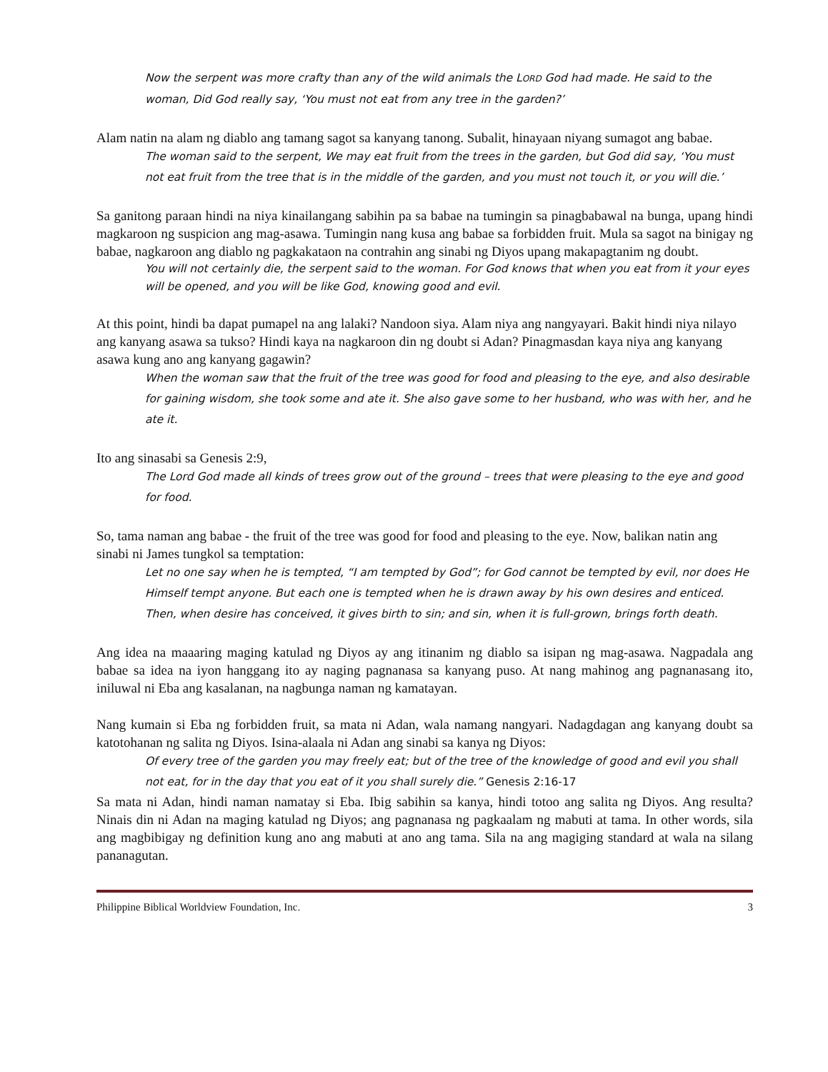Now the serpent was more crafty than any of the wild animals the LORD God had made. He said to the woman, Did God really say, ‘You must not eat from any tree in the garden?’
Alam natin na alam ng diablo ang tamang sagot sa kanyang tanong. Subalit, hinayaan niyang sumagot ang babae.
The woman said to the serpent, We may eat fruit from the trees in the garden, but God did say, ‘You must not eat fruit from the tree that is in the middle of the garden, and you must not touch it, or you will die.’
Sa ganitong paraan hindi na niya kinailangang sabihin pa sa babae na tumingin sa pinagbabawal na bunga, upang hindi magkaroon ng suspicion ang mag-asawa. Tumingin nang kusa ang babae sa forbidden fruit. Mula sa sagot na binigay ng babae, nagkaroon ang diablo ng pagkakataon na contrahin ang sinabi ng Diyos upang makapagtanim ng doubt.
You will not certainly die, the serpent said to the woman. For God knows that when you eat from it your eyes will be opened, and you will be like God, knowing good and evil.
At this point, hindi ba dapat pumapel na ang lalaki? Nandoon siya. Alam niya ang nangyayari. Bakit hindi niya nilayo ang kanyang asawa sa tukso? Hindi kaya na nagkaroon din ng doubt si Adan? Pinagmasdan kaya niya ang kanyang asawa kung ano ang kanyang gagawin?
When the woman saw that the fruit of the tree was good for food and pleasing to the eye, and also desirable for gaining wisdom, she took some and ate it. She also gave some to her husband, who was with her, and he ate it.
Ito ang sinasabi sa Genesis 2:9,
The Lord God made all kinds of trees grow out of the ground – trees that were pleasing to the eye and good for food.
So, tama naman ang babae - the fruit of the tree was good for food and pleasing to the eye. Now, balikan natin ang sinabi ni James tungkol sa temptation:
Let no one say when he is tempted, “I am tempted by God”; for God cannot be tempted by evil, nor does He Himself tempt anyone. But each one is tempted when he is drawn away by his own desires and enticed. Then, when desire has conceived, it gives birth to sin; and sin, when it is full-grown, brings forth death.
Ang idea na maaaring maging katulad ng Diyos ay ang itinanim ng diablo sa isipan ng mag-asawa. Nagpadala ang babae sa idea na iyon hanggang ito ay naging pagnanasa sa kanyang puso. At nang mahinog ang pagnanasang ito, iniluwal ni Eba ang kasalanan, na nagbunga naman ng kamatayan.
Nang kumain si Eba ng forbidden fruit, sa mata ni Adan, wala namang nangyari. Nadagdagan ang kanyang doubt sa katotohanan ng salita ng Diyos. Isina-alaala ni Adan ang sinabi sa kanya ng Diyos:
Of every tree of the garden you may freely eat; but of the tree of the knowledge of good and evil you shall not eat, for in the day that you eat of it you shall surely die.” Genesis 2:16-17
Sa mata ni Adan, hindi naman namatay si Eba. Ibig sabihin sa kanya, hindi totoo ang salita ng Diyos. Ang resulta? Ninais din ni Adan na maging katulad ng Diyos; ang pagnanasa ng pagkaalam ng mabuti at tama. In other words, sila ang magbibigay ng definition kung ano ang mabuti at ano ang tama. Sila na ang magiging standard at wala na silang pananagutan.
Philippine Biblical Worldview Foundation, Inc. 3